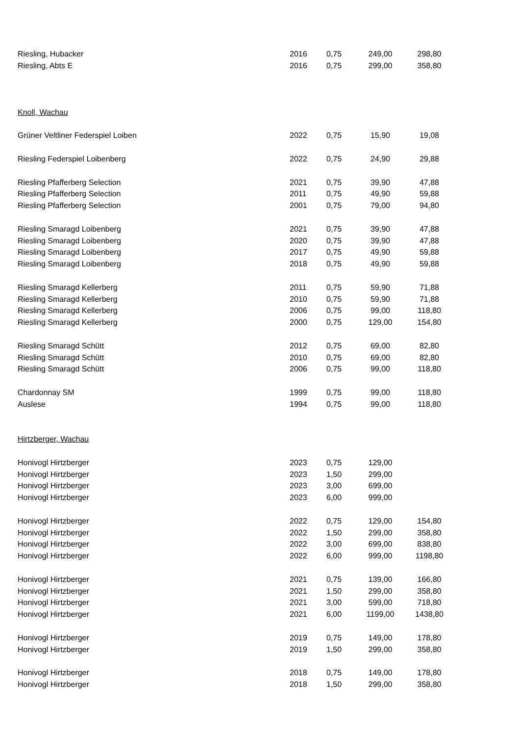| Riesling, Hubacker | 2016 | 0,75 | 249,00 | 298,80 |
| Riesling, Abts E | 2016 | 0,75 | 299,00 | 358,80 |
| Knoll, Wachau | | | | |
| Grüner Veltliner Federspiel Loiben | 2022 | 0,75 | 15,90 | 19,08 |
| Riesling Federspiel Loibenberg | 2022 | 0,75 | 24,90 | 29,88 |
| Riesling Pfafferberg Selection | 2021 | 0,75 | 39,90 | 47,88 |
| Riesling Pfafferberg Selection | 2011 | 0,75 | 49,90 | 59,88 |
| Riesling Pfafferberg Selection | 2001 | 0,75 | 79,00 | 94,80 |
| Riesling Smaragd Loibenberg | 2021 | 0,75 | 39,90 | 47,88 |
| Riesling Smaragd Loibenberg | 2020 | 0,75 | 39,90 | 47,88 |
| Riesling Smaragd Loibenberg | 2017 | 0,75 | 49,90 | 59,88 |
| Riesling Smaragd Loibenberg | 2018 | 0,75 | 49,90 | 59,88 |
| Riesling Smaragd Kellerberg | 2011 | 0,75 | 59,90 | 71,88 |
| Riesling Smaragd Kellerberg | 2010 | 0,75 | 59,90 | 71,88 |
| Riesling Smaragd Kellerberg | 2006 | 0,75 | 99,00 | 118,80 |
| Riesling Smaragd Kellerberg | 2000 | 0,75 | 129,00 | 154,80 |
| Riesling Smaragd Schütt | 2012 | 0,75 | 69,00 | 82,80 |
| Riesling Smaragd Schütt | 2010 | 0,75 | 69,00 | 82,80 |
| Riesling Smaragd Schütt | 2006 | 0,75 | 99,00 | 118,80 |
| Chardonnay SM | 1999 | 0,75 | 99,00 | 118,80 |
| Auslese | 1994 | 0,75 | 99,00 | 118,80 |
| Hirtzberger, Wachau | | | | |
| Honivogl Hirtzberger | 2023 | 0,75 | 129,00 | |
| Honivogl Hirtzberger | 2023 | 1,50 | 299,00 | |
| Honivogl Hirtzberger | 2023 | 3,00 | 699,00 | |
| Honivogl Hirtzberger | 2023 | 6,00 | 999,00 | |
| Honivogl Hirtzberger | 2022 | 0,75 | 129,00 | 154,80 |
| Honivogl Hirtzberger | 2022 | 1,50 | 299,00 | 358,80 |
| Honivogl Hirtzberger | 2022 | 3,00 | 699,00 | 838,80 |
| Honivogl Hirtzberger | 2022 | 6,00 | 999,00 | 1198,80 |
| Honivogl Hirtzberger | 2021 | 0,75 | 139,00 | 166,80 |
| Honivogl Hirtzberger | 2021 | 1,50 | 299,00 | 358,80 |
| Honivogl Hirtzberger | 2021 | 3,00 | 599,00 | 718,80 |
| Honivogl Hirtzberger | 2021 | 6,00 | 1199,00 | 1438,80 |
| Honivogl Hirtzberger | 2019 | 0,75 | 149,00 | 178,80 |
| Honivogl Hirtzberger | 2019 | 1,50 | 299,00 | 358,80 |
| Honivogl Hirtzberger | 2018 | 0,75 | 149,00 | 178,80 |
| Honivogl Hirtzberger | 2018 | 1,50 | 299,00 | 358,80 |